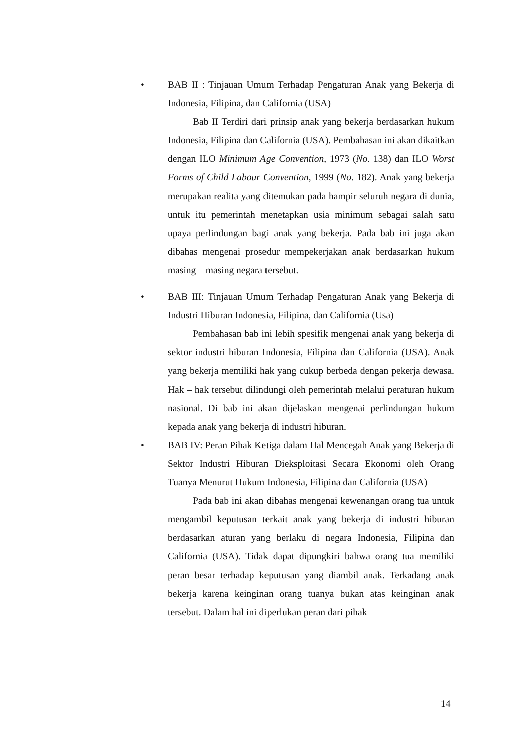• BAB II : Tinjauan Umum Terhadap Pengaturan Anak yang Bekerja di Indonesia, Filipina, dan California (USA)
Bab II Terdiri dari prinsip anak yang bekerja berdasarkan hukum Indonesia, Filipina dan California (USA). Pembahasan ini akan dikaitkan dengan ILO Minimum Age Convention, 1973 (No. 138) dan ILO Worst Forms of Child Labour Convention, 1999 (No. 182). Anak yang bekerja merupakan realita yang ditemukan pada hampir seluruh negara di dunia, untuk itu pemerintah menetapkan usia minimum sebagai salah satu upaya perlindungan bagi anak yang bekerja. Pada bab ini juga akan dibahas mengenai prosedur mempekerjakan anak berdasarkan hukum masing – masing negara tersebut.
• BAB III: Tinjauan Umum Terhadap Pengaturan Anak yang Bekerja di Industri Hiburan Indonesia, Filipina, dan California (Usa)
Pembahasan bab ini lebih spesifik mengenai anak yang bekerja di sektor industri hiburan Indonesia, Filipina dan California (USA). Anak yang bekerja memiliki hak yang cukup berbeda dengan pekerja dewasa. Hak – hak tersebut dilindungi oleh pemerintah melalui peraturan hukum nasional. Di bab ini akan dijelaskan mengenai perlindungan hukum kepada anak yang bekerja di industri hiburan.
• BAB IV: Peran Pihak Ketiga dalam Hal Mencegah Anak yang Bekerja di Sektor Industri Hiburan Dieksploitasi Secara Ekonomi oleh Orang Tuanya Menurut Hukum Indonesia, Filipina dan California (USA)
Pada bab ini akan dibahas mengenai kewenangan orang tua untuk mengambil keputusan terkait anak yang bekerja di industri hiburan berdasarkan aturan yang berlaku di negara Indonesia, Filipina dan California (USA). Tidak dapat dipungkiri bahwa orang tua memiliki peran besar terhadap keputusan yang diambil anak. Terkadang anak bekerja karena keinginan orang tuanya bukan atas keinginan anak tersebut. Dalam hal ini diperlukan peran dari pihak
14